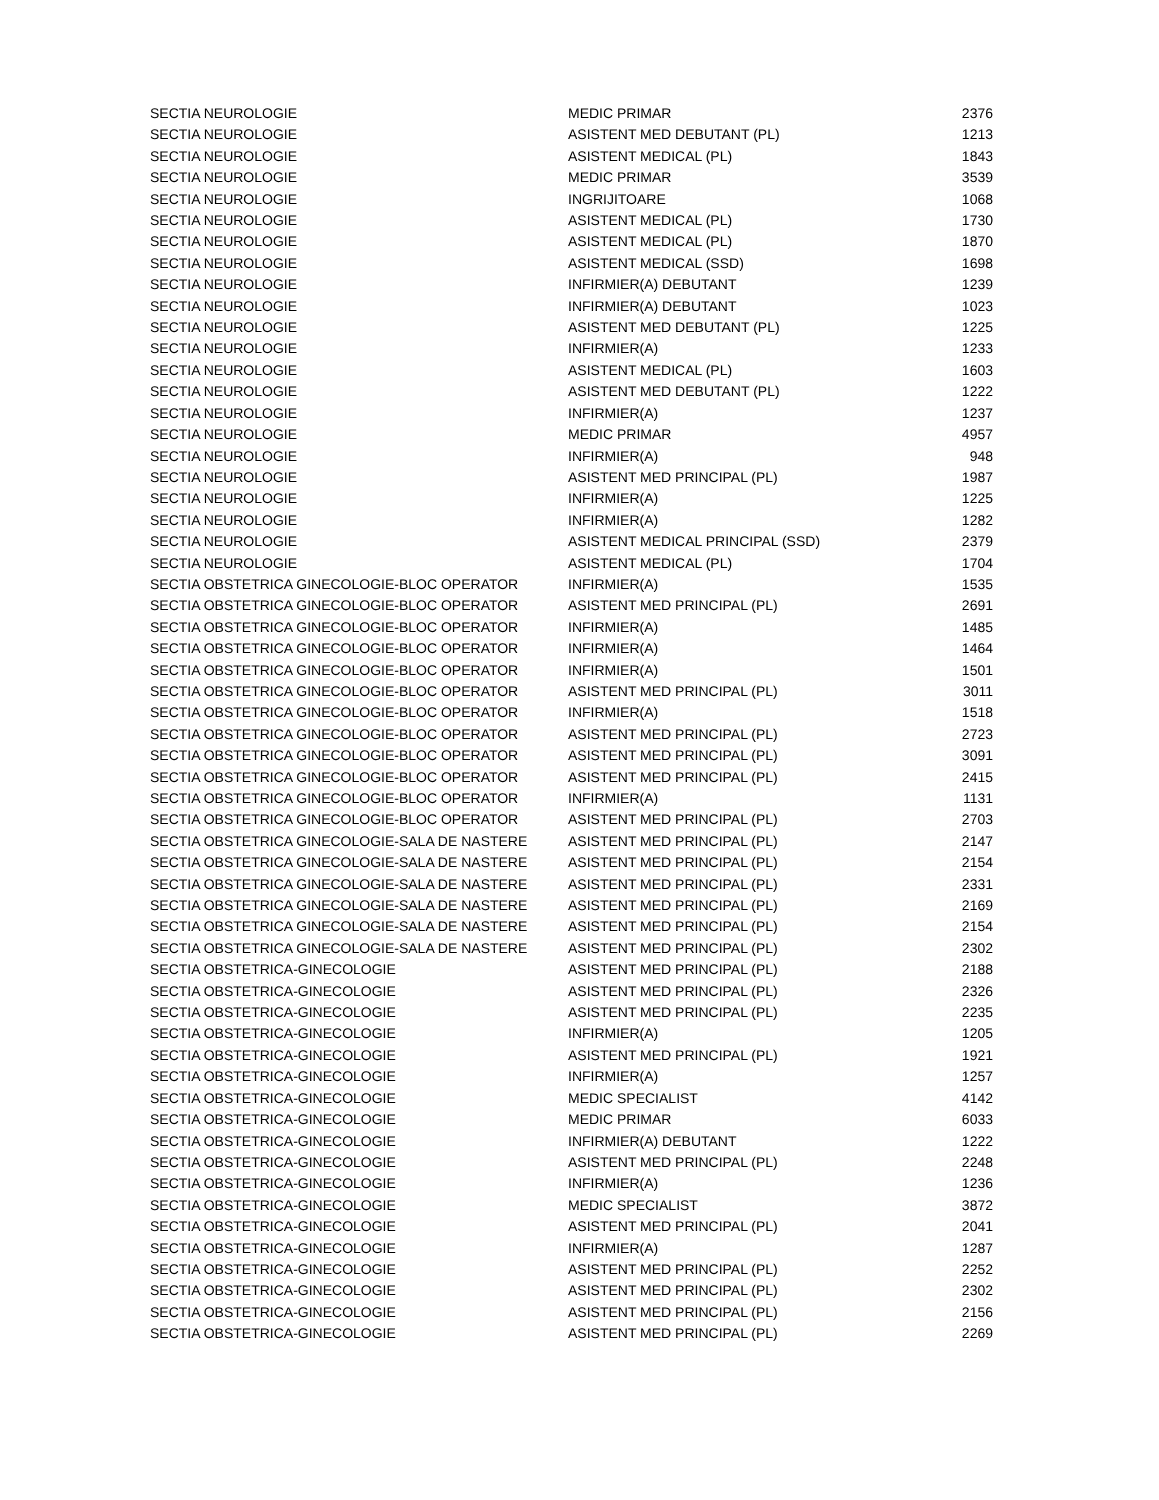| SECTIA NEUROLOGIE | MEDIC PRIMAR | 2376 |
| SECTIA NEUROLOGIE | ASISTENT MED DEBUTANT (PL) | 1213 |
| SECTIA NEUROLOGIE | ASISTENT MEDICAL (PL) | 1843 |
| SECTIA NEUROLOGIE | MEDIC PRIMAR | 3539 |
| SECTIA NEUROLOGIE | INGRIJITOARE | 1068 |
| SECTIA NEUROLOGIE | ASISTENT MEDICAL (PL) | 1730 |
| SECTIA NEUROLOGIE | ASISTENT MEDICAL (PL) | 1870 |
| SECTIA NEUROLOGIE | ASISTENT MEDICAL (SSD) | 1698 |
| SECTIA NEUROLOGIE | INFIRMIER(A) DEBUTANT | 1239 |
| SECTIA NEUROLOGIE | INFIRMIER(A) DEBUTANT | 1023 |
| SECTIA NEUROLOGIE | ASISTENT MED DEBUTANT (PL) | 1225 |
| SECTIA NEUROLOGIE | INFIRMIER(A) | 1233 |
| SECTIA NEUROLOGIE | ASISTENT MEDICAL (PL) | 1603 |
| SECTIA NEUROLOGIE | ASISTENT MED DEBUTANT (PL) | 1222 |
| SECTIA NEUROLOGIE | INFIRMIER(A) | 1237 |
| SECTIA NEUROLOGIE | MEDIC PRIMAR | 4957 |
| SECTIA NEUROLOGIE | INFIRMIER(A) | 948 |
| SECTIA NEUROLOGIE | ASISTENT MED PRINCIPAL (PL) | 1987 |
| SECTIA NEUROLOGIE | INFIRMIER(A) | 1225 |
| SECTIA NEUROLOGIE | INFIRMIER(A) | 1282 |
| SECTIA NEUROLOGIE | ASISTENT MEDICAL PRINCIPAL (SSD) | 2379 |
| SECTIA NEUROLOGIE | ASISTENT MEDICAL (PL) | 1704 |
| SECTIA OBSTETRICA GINECOLOGIE-BLOC OPERATOR | INFIRMIER(A) | 1535 |
| SECTIA OBSTETRICA GINECOLOGIE-BLOC OPERATOR | ASISTENT MED PRINCIPAL (PL) | 2691 |
| SECTIA OBSTETRICA GINECOLOGIE-BLOC OPERATOR | INFIRMIER(A) | 1485 |
| SECTIA OBSTETRICA GINECOLOGIE-BLOC OPERATOR | INFIRMIER(A) | 1464 |
| SECTIA OBSTETRICA GINECOLOGIE-BLOC OPERATOR | INFIRMIER(A) | 1501 |
| SECTIA OBSTETRICA GINECOLOGIE-BLOC OPERATOR | ASISTENT MED PRINCIPAL (PL) | 3011 |
| SECTIA OBSTETRICA GINECOLOGIE-BLOC OPERATOR | INFIRMIER(A) | 1518 |
| SECTIA OBSTETRICA GINECOLOGIE-BLOC OPERATOR | ASISTENT MED PRINCIPAL (PL) | 2723 |
| SECTIA OBSTETRICA GINECOLOGIE-BLOC OPERATOR | ASISTENT MED PRINCIPAL (PL) | 3091 |
| SECTIA OBSTETRICA GINECOLOGIE-BLOC OPERATOR | ASISTENT MED PRINCIPAL (PL) | 2415 |
| SECTIA OBSTETRICA GINECOLOGIE-BLOC OPERATOR | INFIRMIER(A) | 1131 |
| SECTIA OBSTETRICA GINECOLOGIE-BLOC OPERATOR | ASISTENT MED PRINCIPAL (PL) | 2703 |
| SECTIA OBSTETRICA GINECOLOGIE-SALA DE NASTERE | ASISTENT MED PRINCIPAL (PL) | 2147 |
| SECTIA OBSTETRICA GINECOLOGIE-SALA DE NASTERE | ASISTENT MED PRINCIPAL (PL) | 2154 |
| SECTIA OBSTETRICA GINECOLOGIE-SALA DE NASTERE | ASISTENT MED PRINCIPAL (PL) | 2331 |
| SECTIA OBSTETRICA GINECOLOGIE-SALA DE NASTERE | ASISTENT MED PRINCIPAL (PL) | 2169 |
| SECTIA OBSTETRICA GINECOLOGIE-SALA DE NASTERE | ASISTENT MED PRINCIPAL (PL) | 2154 |
| SECTIA OBSTETRICA GINECOLOGIE-SALA DE NASTERE | ASISTENT MED PRINCIPAL (PL) | 2302 |
| SECTIA OBSTETRICA-GINECOLOGIE | ASISTENT MED PRINCIPAL (PL) | 2188 |
| SECTIA OBSTETRICA-GINECOLOGIE | ASISTENT MED PRINCIPAL (PL) | 2326 |
| SECTIA OBSTETRICA-GINECOLOGIE | ASISTENT MED PRINCIPAL (PL) | 2235 |
| SECTIA OBSTETRICA-GINECOLOGIE | INFIRMIER(A) | 1205 |
| SECTIA OBSTETRICA-GINECOLOGIE | ASISTENT MED PRINCIPAL (PL) | 1921 |
| SECTIA OBSTETRICA-GINECOLOGIE | INFIRMIER(A) | 1257 |
| SECTIA OBSTETRICA-GINECOLOGIE | MEDIC SPECIALIST | 4142 |
| SECTIA OBSTETRICA-GINECOLOGIE | MEDIC PRIMAR | 6033 |
| SECTIA OBSTETRICA-GINECOLOGIE | INFIRMIER(A) DEBUTANT | 1222 |
| SECTIA OBSTETRICA-GINECOLOGIE | ASISTENT MED PRINCIPAL (PL) | 2248 |
| SECTIA OBSTETRICA-GINECOLOGIE | INFIRMIER(A) | 1236 |
| SECTIA OBSTETRICA-GINECOLOGIE | MEDIC SPECIALIST | 3872 |
| SECTIA OBSTETRICA-GINECOLOGIE | ASISTENT MED PRINCIPAL (PL) | 2041 |
| SECTIA OBSTETRICA-GINECOLOGIE | INFIRMIER(A) | 1287 |
| SECTIA OBSTETRICA-GINECOLOGIE | ASISTENT MED PRINCIPAL (PL) | 2252 |
| SECTIA OBSTETRICA-GINECOLOGIE | ASISTENT MED PRINCIPAL (PL) | 2302 |
| SECTIA OBSTETRICA-GINECOLOGIE | ASISTENT MED PRINCIPAL (PL) | 2156 |
| SECTIA OBSTETRICA-GINECOLOGIE | ASISTENT MED PRINCIPAL (PL) | 2269 |